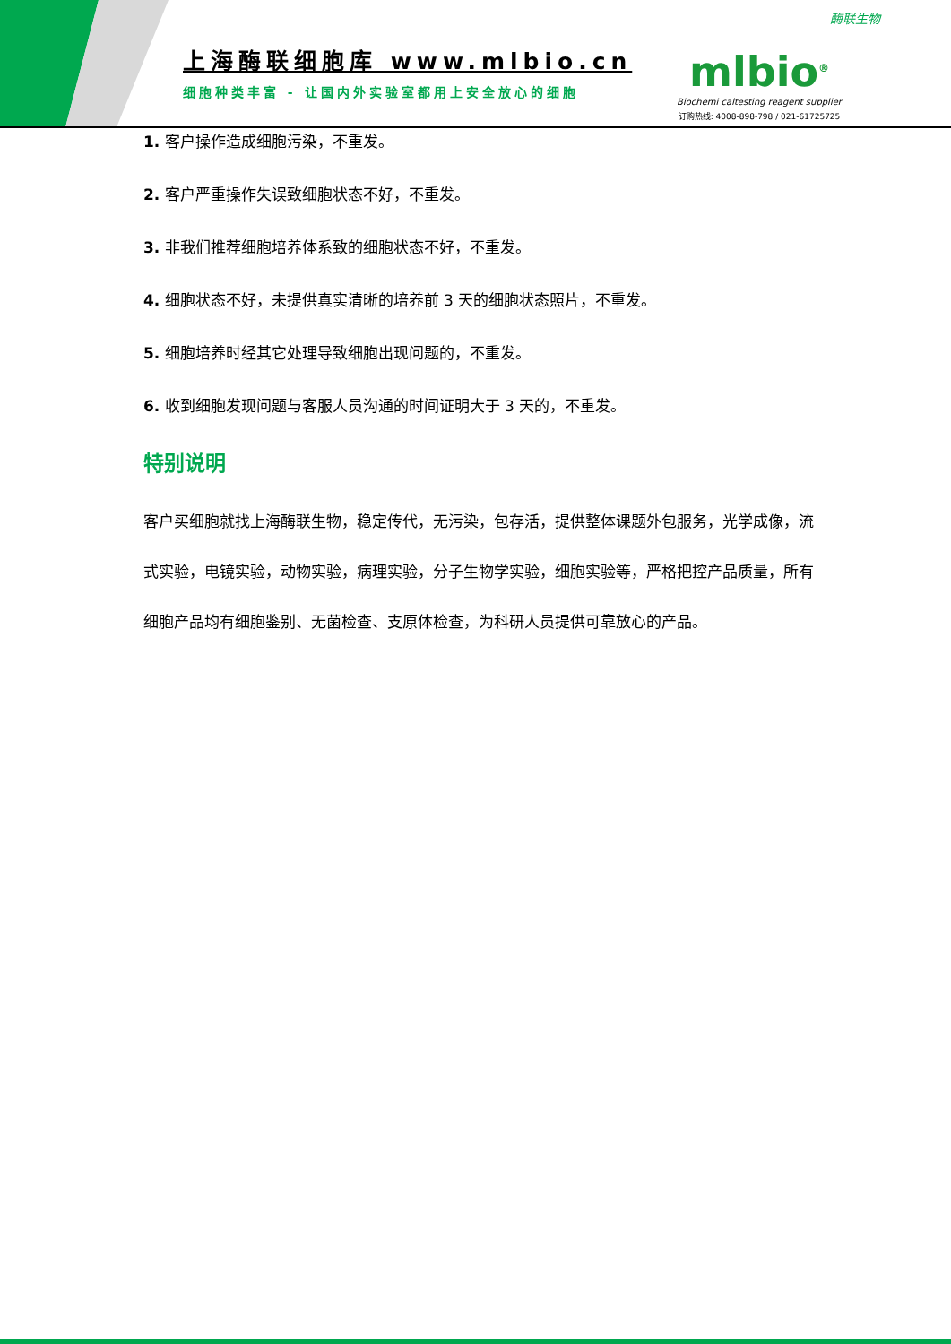上海酶联细胞库 www.mlbio.cn
细胞种类丰富 - 让国内外实验室都用上安全放心的细胞
酶联生物
mlbio<sup>®</sup>
Biochemi caltesting reagent supplier
订购热线: 4008-898-798 / 021-61725725
1. 客户操作造成细胞污染，不重发。
2. 客户严重操作失误致细胞状态不好，不重发。
3. 非我们推荐细胞培养体系致的细胞状态不好，不重发。
4. 细胞状态不好，未提供真实清晰的培养前 3 天的细胞状态照片，不重发。
5. 细胞培养时经其它处理导致细胞出现问题的，不重发。
6. 收到细胞发现问题与客服人员沟通的时间证明大于 3 天的，不重发。
特别说明
客户买细胞就找上海酶联生物，稳定传代，无污染，包存活，提供整体课题外包服务，光学成像，流式实验，电镜实验，动物实验，病理实验，分子生物学实验，细胞实验等，严格把控产品质量，所有细胞产品均有细胞鉴别、无菌检查、支原体检查，为科研人员提供可靠放心的产品。